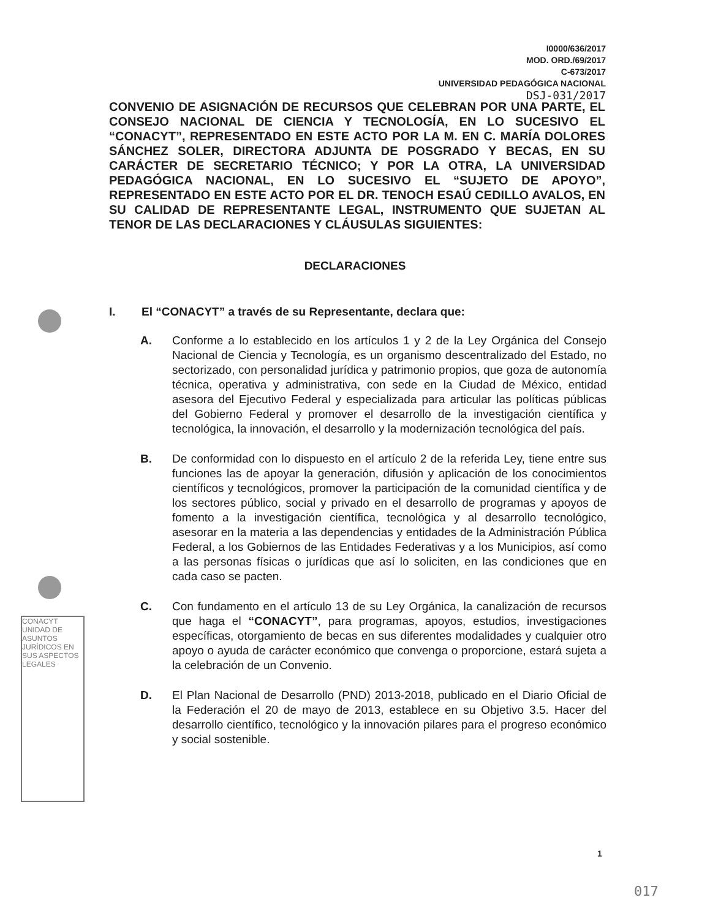I0000/636/2017
MOD. ORD./69/2017
C-673/2017
UNIVERSIDAD PEDAGÓGICA NACIONAL
DSJ-031/2017
CONVENIO DE ASIGNACIÓN DE RECURSOS QUE CELEBRAN POR UNA PARTE, EL CONSEJO NACIONAL DE CIENCIA Y TECNOLOGÍA, EN LO SUCESIVO EL “CONACYT”, REPRESENTADO EN ESTE ACTO POR LA M. EN C. MARÍA DOLORES SÁNCHEZ SOLER, DIRECTORA ADJUNTA DE POSGRADO Y BECAS, EN SU CARÁCTER DE SECRETARIO TÉCNICO; Y POR LA OTRA, LA UNIVERSIDAD PEDAGÓGICA NACIONAL, EN LO SUCESIVO EL “SUJETO DE APOYO”, REPRESENTADO EN ESTE ACTO POR EL DR. TENOCH ESAÚ CEDILLO AVALOS, EN SU CALIDAD DE REPRESENTANTE LEGAL, INSTRUMENTO QUE SUJETAN AL TENOR DE LAS DECLARACIONES Y CLÁUSULAS SIGUIENTES:
DECLARACIONES
CONACYT UNIDAD DE ASUNTOS JURÍDICOS EN SUS ASPECTOS LEGALES
I. El “CONACYT” a través de su Representante, declara que:
A. Conforme a lo establecido en los artículos 1 y 2 de la Ley Orgánica del Consejo Nacional de Ciencia y Tecnología, es un organismo descentralizado del Estado, no sectorizado, con personalidad jurídica y patrimonio propios, que goza de autonomía técnica, operativa y administrativa, con sede en la Ciudad de México, entidad asesora del Ejecutivo Federal y especializada para articular las políticas públicas del Gobierno Federal y promover el desarrollo de la investigación científica y tecnológica, la innovación, el desarrollo y la modernización tecnológica del país.
B. De conformidad con lo dispuesto en el artículo 2 de la referida Ley, tiene entre sus funciones las de apoyar la generación, difusión y aplicación de los conocimientos científicos y tecnológicos, promover la participación de la comunidad científica y de los sectores público, social y privado en el desarrollo de programas y apoyos de fomento a la investigación científica, tecnológica y al desarrollo tecnológico, asesorar en la materia a las dependencias y entidades de la Administración Pública Federal, a los Gobiernos de las Entidades Federativas y a los Municipios, así como a las personas físicas o jurídicas que así lo soliciten, en las condiciones que en cada caso se pacten.
C. Con fundamento en el artículo 13 de su Ley Orgánica, la canalización de recursos que haga el “CONACYT”, para programas, apoyos, estudios, investigaciones específicas, otorgamiento de becas en sus diferentes modalidades y cualquier otro apoyo o ayuda de carácter económico que convenga o proporcione, estará sujeta a la celebración de un Convenio.
D. El Plan Nacional de Desarrollo (PND) 2013-2018, publicado en el Diario Oficial de la Federación el 20 de mayo de 2013, establece en su Objetivo 3.5. Hacer del desarrollo científico, tecnológico y la innovación pilares para el progreso económico y social sostenible.
1
017